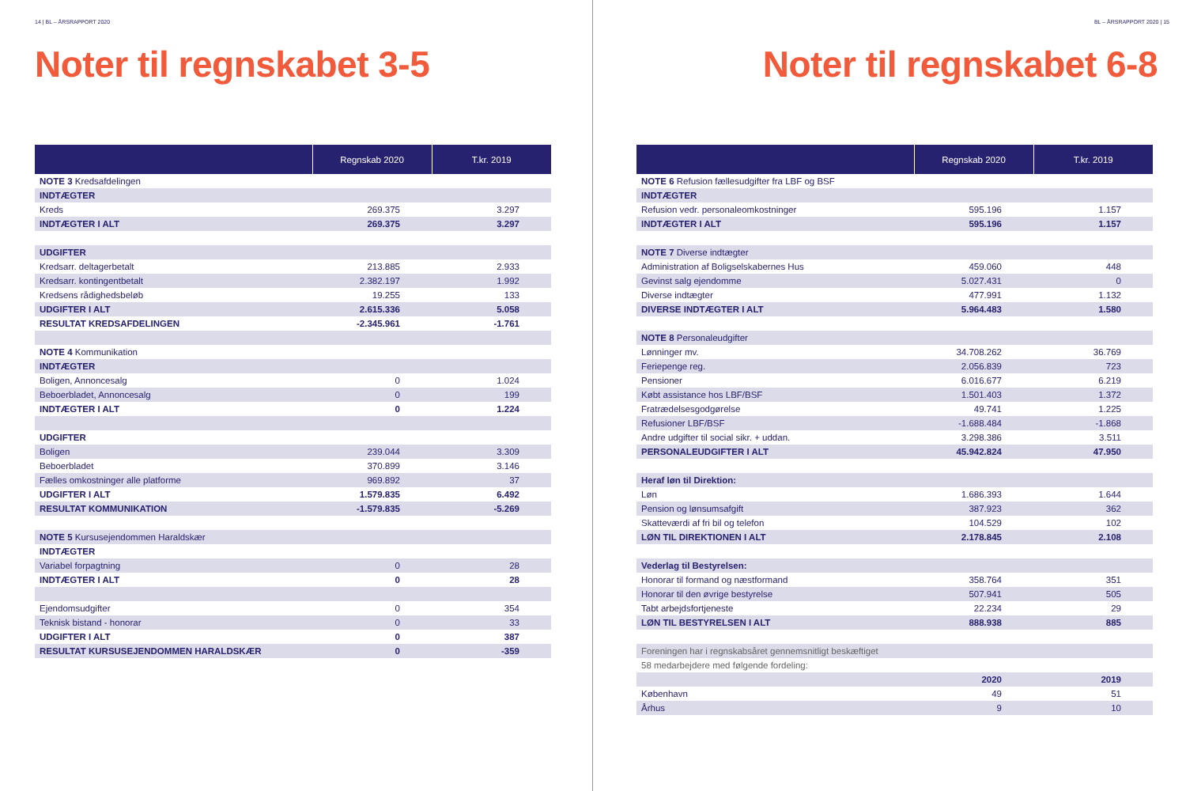14 | BL – ÅRSRAPPORT 2020
Noter til regnskabet 3-5
| | Regnskab 2020 | T.kr. 2019 |
| --- | --- | --- |
| NOTE 3 Kredsafdelingen | | |
| INDTÆGTER | | |
| Kreds | 269.375 | 3.297 |
| INDTÆGTER I ALT | 269.375 | 3.297 |
| UDGIFTER | | |
| Kredsarr. deltagerbetalt | 213.885 | 2.933 |
| Kredsarr. kontingentbetalt | 2.382.197 | 1.992 |
| Kredsens rådighedsbeløb | 19.255 | 133 |
| UDGIFTER I ALT | 2.615.336 | 5.058 |
| RESULTAT KREDSAFDELINGEN | -2.345.961 | -1.761 |
| NOTE 4 Kommunikation | | |
| INDTÆGTER | | |
| Boligen, Annoncesalg | 0 | 1.024 |
| Beboerbladet, Annoncesalg | 0 | 199 |
| INDTÆGTER I ALT | 0 | 1.224 |
| UDGIFTER | | |
| Boligen | 239.044 | 3.309 |
| Beboerbladet | 370.899 | 3.146 |
| Fælles omkostninger alle platforme | 969.892 | 37 |
| UDGIFTER I ALT | 1.579.835 | 6.492 |
| RESULTAT KOMMUNIKATION | -1.579.835 | -5.269 |
| NOTE 5 Kursusejendommen Haraldskær | | |
| INDTÆGTER | | |
| Variabel forpagtning | 0 | 28 |
| INDTÆGTER I ALT | 0 | 28 |
| Ejendomsudgifter | 0 | 354 |
| Teknisk bistand - honorar | 0 | 33 |
| UDGIFTER I ALT | 0 | 387 |
| RESULTAT KURSUSEJENDOMMEN HARALDSKÆR | 0 | -359 |
BL – ÅRSRAPPORT 2020 | 15
Noter til regnskabet 6-8
| | Regnskab 2020 | T.kr. 2019 |
| --- | --- | --- |
| NOTE 6 Refusion fællesudgifter fra LBF og BSF | | |
| INDTÆGTER | | |
| Refusion vedr. personaleomkostninger | 595.196 | 1.157 |
| INDTÆGTER I ALT | 595.196 | 1.157 |
| NOTE 7 Diverse indtægter | | |
| Administration af Boligselskabernes Hus | 459.060 | 448 |
| Gevinst salg ejendomme | 5.027.431 | 0 |
| Diverse indtægter | 477.991 | 1.132 |
| DIVERSE INDTÆGTER I ALT | 5.964.483 | 1.580 |
| NOTE 8 Personaleudgifter | | |
| Lønninger mv. | 34.708.262 | 36.769 |
| Feriepenge reg. | 2.056.839 | 723 |
| Pensioner | 6.016.677 | 6.219 |
| Købt assistance hos LBF/BSF | 1.501.403 | 1.372 |
| Fratrædelsesgodgørelse | 49.741 | 1.225 |
| Refusioner LBF/BSF | -1.688.484 | -1.868 |
| Andre udgifter til social sikr. + uddan. | 3.298.386 | 3.511 |
| PERSONALEUDGIFTER I ALT | 45.942.824 | 47.950 |
| Heraf løn til Direktion: | | |
| Løn | 1.686.393 | 1.644 |
| Pension og lønsumsafgift | 387.923 | 362 |
| Skatteværdi af fri bil og telefon | 104.529 | 102 |
| LØN TIL DIREKTIONEN I ALT | 2.178.845 | 2.108 |
| Vederlag til Bestyrelsen: | | |
| Honorar til formand og næstformand | 358.764 | 351 |
| Honorar til den øvrige bestyrelse | 507.941 | 505 |
| Tabt arbejdsfortjeneste | 22.234 | 29 |
| LØN TIL BESTYRELSEN I ALT | 888.938 | 885 |
| Foreningen har i regnskabsåret gennemsnitligt beskæftiget | | |
| 58 medarbejdere med følgende fordeling: | | |
| | 2020 | 2019 |
| København | 49 | 51 |
| Århus | 9 | 10 |